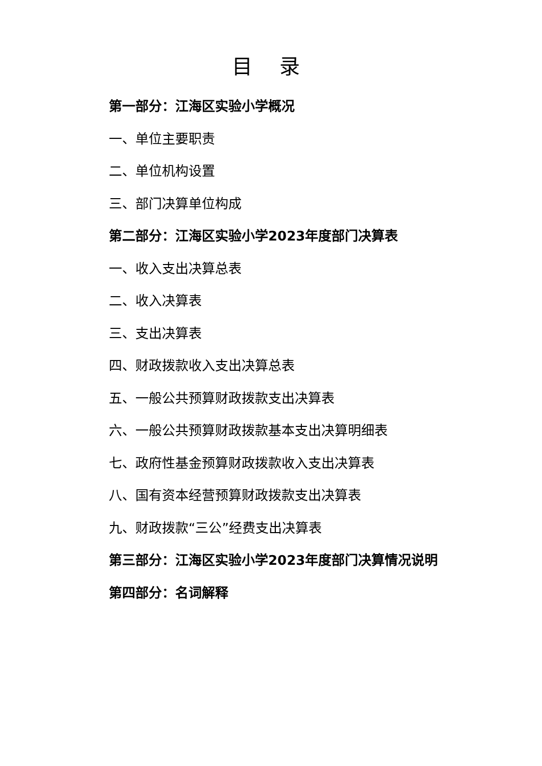目 录
第一部分：江海区实验小学概况
一、单位主要职责
二、单位机构设置
三、部门决算单位构成
第二部分：江海区实验小学2023年度部门决算表
一、收入支出决算总表
二、收入决算表
三、支出决算表
四、财政拨款收入支出决算总表
五、一般公共预算财政拨款支出决算表
六、一般公共预算财政拨款基本支出决算明细表
七、政府性基金预算财政拨款收入支出决算表
八、国有资本经营预算财政拨款支出决算表
九、财政拨款“三公”经费支出决算表
第三部分：江海区实验小学2023年度部门决算情况说明
第四部分：名词解释